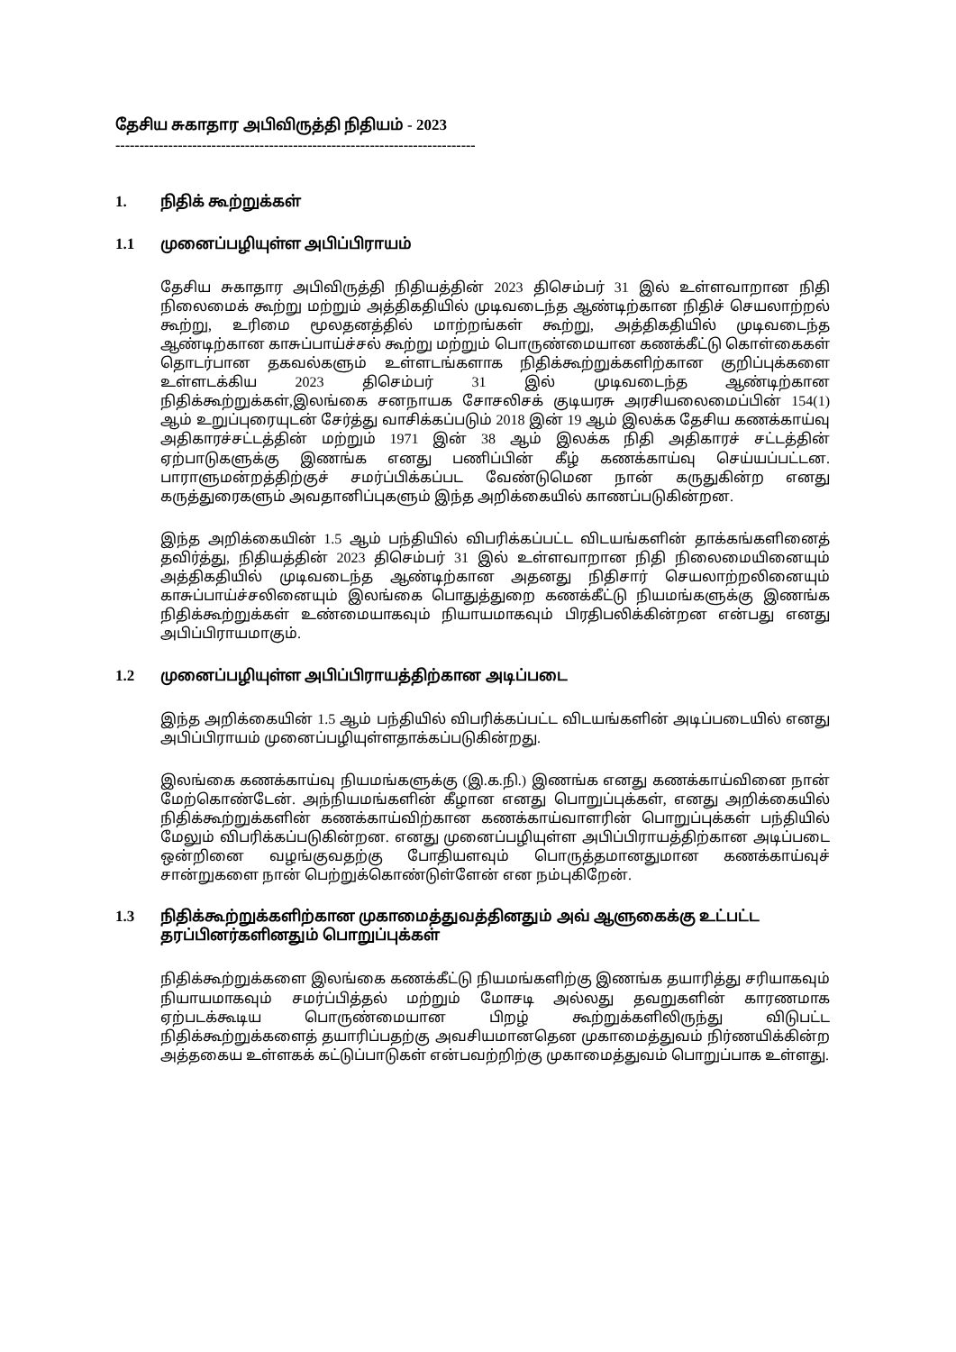தேசிய சுகாதார அபிவிருத்தி நிதியம் - 2023
------------------------------------------------------------------------------
1. நிதிக் கூற்றுக்கள்
1.1 முனைப்பழியுள்ள அபிப்பிராயம்
தேசிய சுகாதார அபிவிருத்தி நிதியத்தின் 2023 திசெம்பர் 31 இல் உள்ளவாறான நிதி நிலைமைக் கூற்று மற்றும் அத்திகதியில் முடிவடைந்த ஆண்டிற்கான நிதிச் செயலாற்றல் கூற்று, உரிமை மூலதனத்தில் மாற்றங்கள் கூற்று, அத்திகதியில் முடிவடைந்த ஆண்டிற்கான காசுப்பாய்ச்சல் கூற்று மற்றும் பொருண்மையான கணக்கீட்டு கொள்கைகள் தொடர்பான தகவல்களும் உள்ளடங்களாக நிதிக்கூற்றுக்களிற்கான குறிப்புக்களை உள்ளடக்கிய 2023 திசெம்பர் 31 இல் முடிவடைந்த ஆண்டிற்கான நிதிக்கூற்றுக்கள்,இலங்கை சனநாயக சோசலிசக் குடியரசு அரசியலைமைப்பின் 154(1) ஆம் உறுப்புரையுடன் சேர்த்து வாசிக்கப்படும் 2018 இன் 19 ஆம் இலக்க தேசிய கணக்காய்வு அதிகாரச்சட்டத்தின் மற்றும் 1971 இன் 38 ஆம் இலக்க நிதி அதிகாரச் சட்டத்தின் ஏற்பாடுகளுக்கு இணங்க எனது பணிப்பின் கீழ் கணக்காய்வு செய்யப்பட்டன. பாராளுமன்றத்திற்குச் சமர்ப்பிக்கப்பட வேண்டுமென நான் கருதுகின்ற எனது கருத்துரைகளும் அவதானிப்புகளும் இந்த அறிக்கையில் காணப்படுகின்றன.
இந்த அறிக்கையின் 1.5 ஆம் பந்தியில் விபரிக்கப்பட்ட விடயங்களின் தாக்கங்களினைத் தவிர்த்து, நிதியத்தின் 2023 திசெம்பர் 31 இல் உள்ளவாறான நிதி நிலைமையினையும் அத்திகதியில் முடிவடைந்த ஆண்டிற்கான அதனது நிதிசார் செயலாற்றலினையும் காசுப்பாய்ச்சலினையும் இலங்கை பொதுத்துறை கணக்கீட்டு நியமங்களுக்கு இணங்க நிதிக்கூற்றுக்கள் உண்மையாகவும் நியாயமாகவும் பிரதிபலிக்கின்றன என்பது எனது அபிப்பிராயமாகும்.
1.2 முனைப்பழியுள்ள அபிப்பிராயத்திற்கான அடிப்படை
இந்த அறிக்கையின் 1.5 ஆம் பந்தியில் விபரிக்கப்பட்ட விடயங்களின் அடிப்படையில் எனது அபிப்பிராயம் முனைப்பழியுள்ளதாக்கப்படுகின்றது.
இலங்கை கணக்காய்வு நியமங்களுக்கு (இ.க.நி.) இணங்க எனது கணக்காய்வினை நான் மேற்கொண்டேன். அந்நியமங்களின் கீழான எனது பொறுப்புக்கள், எனது அறிக்கையில் நிதிக்கூற்றுக்களின் கணக்காய்விற்கான கணக்காய்வாளரின் பொறுப்புக்கள் பந்தியில் மேலும் விபரிக்கப்படுகின்றன. எனது முனைப்பழியுள்ள அபிப்பிராயத்திற்கான அடிப்படை ஒன்றினை வழங்குவதற்கு போதியளவும் பொருத்தமானதுமான கணக்காய்வுச் சான்றுகளை நான் பெற்றுக்கொண்டுள்ளேன் என நம்புகிறேன்.
1.3 நிதிக்கூற்றுக்களிற்கான முகாமைத்துவத்தினதும் அவ் ஆளுகைக்கு உட்பட்ட தரப்பினர்களினதும் பொறுப்புக்கள்
நிதிக்கூற்றுக்களை இலங்கை கணக்கீட்டு நியமங்களிற்கு இணங்க தயாரித்து சரியாகவும் நியாயமாகவும் சமர்ப்பித்தல் மற்றும் மோசடி அல்லது தவறுகளின் காரணமாக ஏற்படக்கூடிய பொருண்மையான பிறழ் கூற்றுக்களிலிருந்து விடுபட்ட நிதிக்கூற்றுக்களைத் தயாரிப்பதற்கு அவசியமானதென முகாமைத்துவம் நிர்ணயிக்கின்ற அத்தகைய உள்ளகக் கட்டுப்பாடுகள் என்பவற்றிற்கு முகாமைத்துவம் பொறுப்பாக உள்ளது.